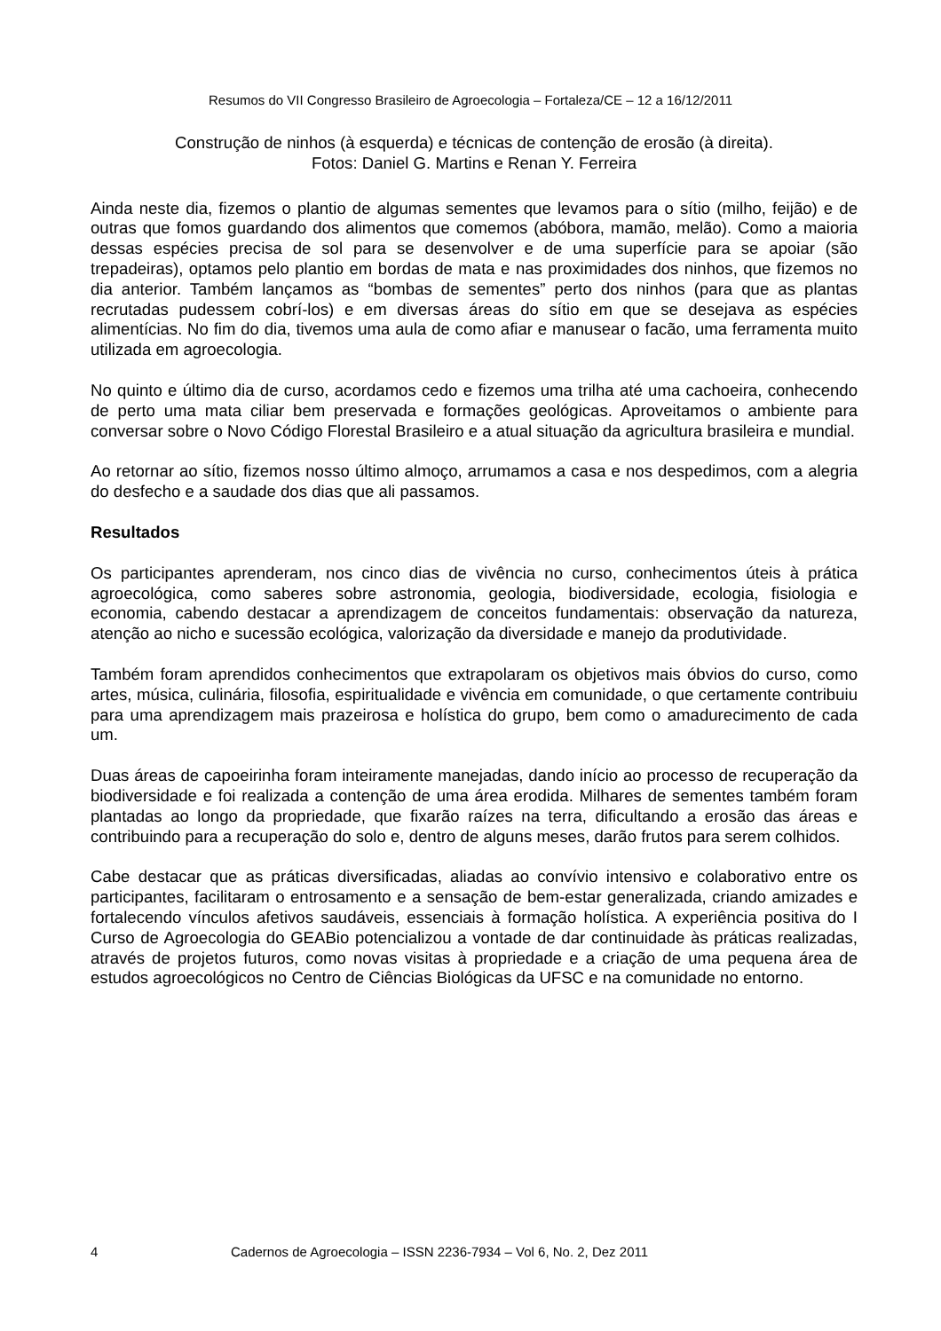Resumos do VII Congresso Brasileiro de Agroecologia – Fortaleza/CE – 12 a 16/12/2011
Construção de ninhos (à esquerda) e técnicas de contenção de erosão (à direita).
Fotos: Daniel G. Martins e Renan Y. Ferreira
Ainda neste dia, fizemos o plantio de algumas sementes que levamos para o sítio (milho, feijão) e de outras que fomos guardando dos alimentos que comemos (abóbora, mamão, melão). Como a maioria dessas espécies precisa de sol para se desenvolver e de uma superfície para se apoiar (são trepadeiras), optamos pelo plantio em bordas de mata e nas proximidades dos ninhos, que fizemos no dia anterior. Também lançamos as “bombas de sementes” perto dos ninhos (para que as plantas recrutadas pudessem cobrí-los) e em diversas áreas do sítio em que se desejava as espécies alimentícias. No fim do dia, tivemos uma aula de como afiar e manusear o facão, uma ferramenta muito utilizada em agroecologia.
No quinto e último dia de curso, acordamos cedo e fizemos uma trilha até uma cachoeira, conhecendo de perto uma mata ciliar bem preservada e formações geológicas. Aproveitamos o ambiente para conversar sobre o Novo Código Florestal Brasileiro e a atual situação da agricultura brasileira e mundial.
Ao retornar ao sítio, fizemos nosso último almoço, arrumamos a casa e nos despedimos, com a alegria do desfecho e a saudade dos dias que ali passamos.
Resultados
Os participantes aprenderam, nos cinco dias de vivência no curso, conhecimentos úteis à prática agroecológica, como saberes sobre astronomia, geologia, biodiversidade, ecologia, fisiologia e economia, cabendo destacar a aprendizagem de conceitos fundamentais: observação da natureza, atenção ao nicho e sucessão ecológica, valorização da diversidade e manejo da produtividade.
Também foram aprendidos conhecimentos que extrapolaram os objetivos mais óbvios do curso, como artes, música, culinária, filosofia, espiritualidade e vivência em comunidade, o que certamente contribuiu para uma aprendizagem mais prazeirosa e holística do grupo, bem como o amadurecimento de cada um.
Duas áreas de capoeirinha foram inteiramente manejadas, dando início ao processo de recuperação da biodiversidade e foi realizada a contenção de uma área erodida. Milhares de sementes também foram plantadas ao longo da propriedade, que fixarão raízes na terra, dificultando a erosão das áreas e contribuindo para a recuperação do solo e, dentro de alguns meses, darão frutos para serem colhidos.
Cabe destacar que as práticas diversificadas, aliadas ao convívio intensivo e colaborativo entre os participantes, facilitaram o entrosamento e a sensação de bem-estar generalizada, criando amizades e fortalecendo vínculos afetivos saudáveis, essenciais à formação holística. A experiência positiva do I Curso de Agroecologia do GEABio potencializou a vontade de dar continuidade às práticas realizadas, através de projetos futuros, como novas visitas à propriedade e a criação de uma pequena área de estudos agroecológicos no Centro de Ciências Biológicas da UFSC e na comunidade no entorno.
4 Cadernos de Agroecologia – ISSN 2236-7934 – Vol 6, No. 2, Dez 2011